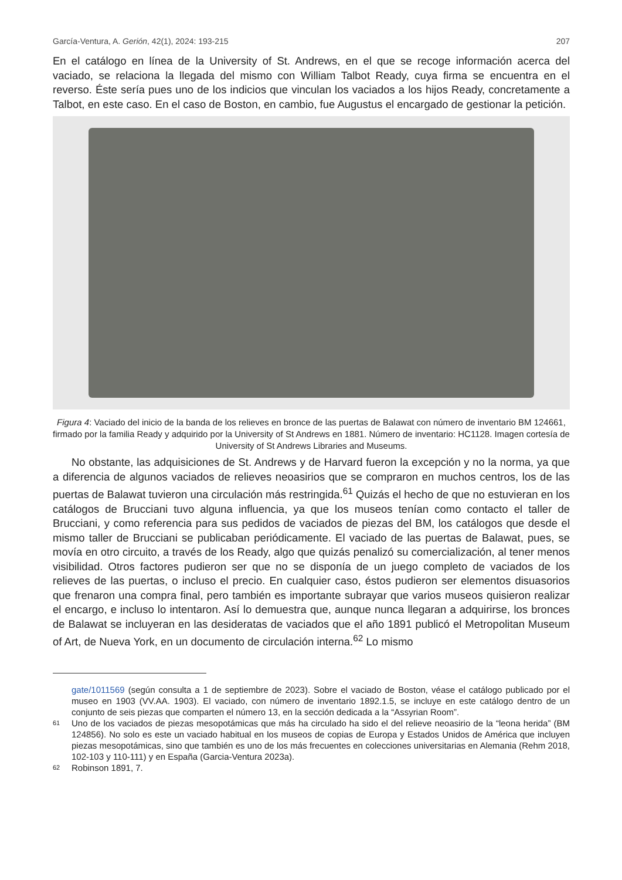García-Ventura, A. Gerión, 42(1), 2024: 193-215 207
En el catálogo en línea de la University of St. Andrews, en el que se recoge información acerca del vaciado, se relaciona la llegada del mismo con William Talbot Ready, cuya firma se encuentra en el reverso. Éste sería pues uno de los indicios que vinculan los vaciados a los hijos Ready, concretamente a Talbot, en este caso. En el caso de Boston, en cambio, fue Augustus el encargado de gestionar la petición.
Figura 4: Vaciado del inicio de la banda de los relieves en bronce de las puertas de Balawat con número de inventario BM 124661, firmado por la familia Ready y adquirido por la University of St Andrews en 1881. Número de inventario: HC1128. Imagen cortesía de University of St Andrews Libraries and Museums.
No obstante, las adquisiciones de St. Andrews y de Harvard fueron la excepción y no la norma, ya que a diferencia de algunos vaciados de relieves neoasirios que se compraron en muchos centros, los de las puertas de Balawat tuvieron una circulación más restringida.<sup>61</sup> Quizás el hecho de que no estuvieran en los catálogos de Brucciani tuvo alguna influencia, ya que los museos tenían como contacto el taller de Brucciani, y como referencia para sus pedidos de vaciados de piezas del BM, los catálogos que desde el mismo taller de Brucciani se publicaban periódicamente. El vaciado de las puertas de Balawat, pues, se movía en otro circuito, a través de los Ready, algo que quizás penalizó su comercialización, al tener menos visibilidad. Otros factores pudieron ser que no se disponía de un juego completo de vaciados de los relieves de las puertas, o incluso el precio. En cualquier caso, éstos pudieron ser elementos disuasorios que frenaron una compra final, pero también es importante subrayar que varios museos quisieron realizar el encargo, e incluso lo intentaron. Así lo demuestra que, aunque nunca llegaran a adquirirse, los bronces de Balawat se incluyeran en las desideratas de vaciados que el año 1891 publicó el Metropolitan Museum of Art, de Nueva York, en un documento de circulación interna.<sup>62</sup> Lo mismo
gate/1011569 (según consulta a 1 de septiembre de 2023). Sobre el vaciado de Boston, véase el catálogo publicado por el museo en 1903 (VV.AA. 1903). El vaciado, con número de inventario 1892.1.5, se incluye en este catálogo dentro de un conjunto de seis piezas que comparten el número 13, en la sección dedicada a la “Assyrian Room”.
61 Uno de los vaciados de piezas mesopotámicas que más ha circulado ha sido el del relieve neoasirio de la “leona herida” (BM 124856). No solo es este un vaciado habitual en los museos de copias de Europa y Estados Unidos de América que incluyen piezas mesopotámicas, sino que también es uno de los más frecuentes en colecciones universitarias en Alemania (Rehm 2018, 102-103 y 110-111) y en España (Garcia-Ventura 2023a).
62 Robinson 1891, 7.